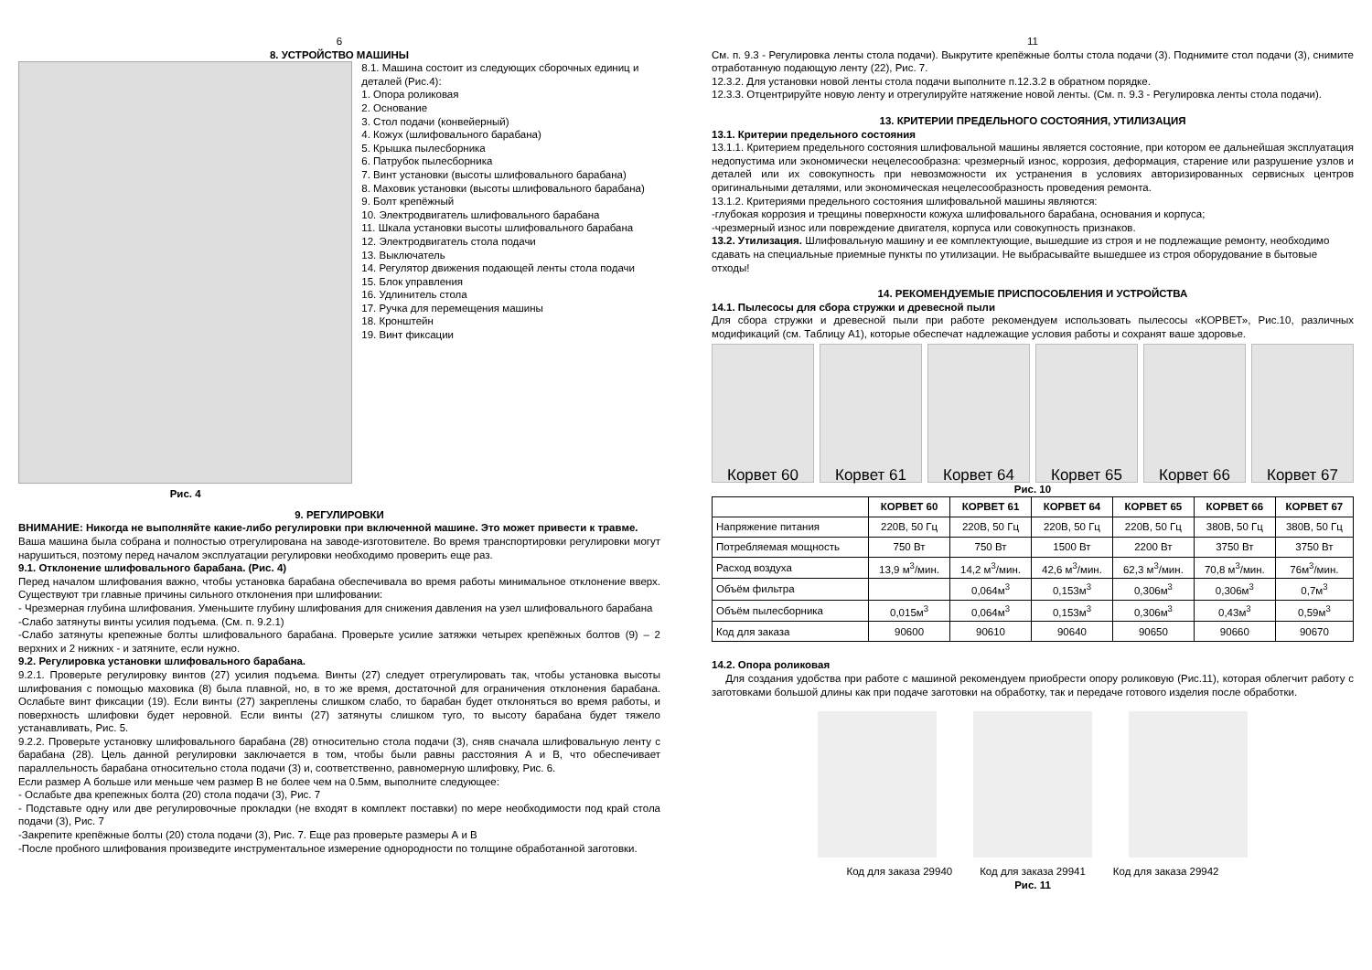6
8. УСТРОЙСТВО МАШИНЫ
Рис. 4
8.1. Машина состоит из следующих сборочных единиц и деталей (Рис.4):
1. Опора роликовая
2. Основание
3. Стол подачи (конвейерный)
4. Кожух (шлифовального барабана)
5. Крышка пылесборника
6. Патрубок пылесборника
7. Винт установки (высоты шлифовального барабана)
8. Маховик установки (высоты шлифовального барабана)
9. Болт крепёжный
10. Электродвигатель шлифовального барабана
11. Шкала установки высоты шлифовального барабана
12. Электродвигатель стола подачи
13. Выключатель
14. Регулятор движения подающей ленты стола подачи
15. Блок управления
16. Удлинитель стола
17. Ручка для перемещения машины
18. Кронштейн
19. Винт фиксации
9. РЕГУЛИРОВКИ
ВНИМАНИЕ: Никогда не выполняйте какие-либо регулировки при включенной машине. Это может привести к травме.
Ваша машина была собрана и полностью отрегулирована на заводе-изготовителе. Во время транспортировки регулировки могут нарушиться, поэтому перед началом эксплуатации регулировки необходимо проверить еще раз.
9.1. Отклонение шлифовального барабана. (Рис. 4)
Перед началом шлифования важно, чтобы установка барабана обеспечивала во время работы минимальное отклонение вверх. Существуют три главные причины сильного отклонения при шлифовании:
- Чрезмерная глубина шлифования. Уменьшите глубину шлифования для снижения давления на узел шлифовального барабана
-Слабо затянуты винты усилия подъема. (См. п. 9.2.1)
-Слабо затянуты крепежные болты шлифовального барабана. Проверьте усилие затяжки четырех крепёжных болтов (9) – 2 верхних и 2 нижних - и затяните, если нужно.
9.2. Регулировка установки шлифовального барабана.
9.2.1. Проверьте регулировку винтов (27) усилия подъема. Винты (27) следует отрегулировать так, чтобы установка высоты шлифования с помощью маховика (8) была плавной, но, в то же время, достаточной для ограничения отклонения барабана. Ослабьте винт фиксации (19). Если винты (27) закреплены слишком слабо, то барабан будет отклоняться во время работы, и поверхность шлифовки будет неровной. Если винты (27) затянуты слишком туго, то высоту барабана будет тяжело устанавливать, Рис. 5.
9.2.2. Проверьте установку шлифовального барабана (28) относительно стола подачи (3), сняв сначала шлифовальную ленту с барабана (28). Цель данной регулировки заключается в том, чтобы были равны расстояния А и В, что обеспечивает параллельность барабана относительно стола подачи (3) и, соответственно, равномерную шлифовку, Рис. 6.
Если размер А больше или меньше чем размер В не более чем на 0.5мм, выполните следующее:
- Ослабьте два крепежных болта (20) стола подачи (3), Рис. 7
- Подставьте одну или две регулировочные прокладки (не входят в комплект поставки) по мере необходимости под край стола подачи (3), Рис. 7
-Закрепите крепёжные болты (20) стола подачи (3), Рис. 7. Еще раз проверьте размеры А и В
-После пробного шлифования произведите инструментальное измерение однородности по толщине обработанной заготовки.
11
См. п. 9.3 - Регулировка ленты стола подачи). Выкрутите крепёжные болты стола подачи (3). Поднимите стол подачи (3), снимите отработанную подающую ленту (22), Рис. 7.
12.3.2. Для установки новой ленты стола подачи выполните п.12.3.2 в обратном порядке.
12.3.3. Отцентрируйте новую ленту и отрегулируйте натяжение новой ленты. (См. п. 9.3 - Регулировка ленты стола подачи).
13. КРИТЕРИИ ПРЕДЕЛЬНОГО СОСТОЯНИЯ, УТИЛИЗАЦИЯ
13.1. Критерии предельного состояния
13.1.1. Критерием предельного состояния шлифовальной машины является состояние, при котором ее дальнейшая эксплуатация недопустима или экономически нецелесообразна: чрезмерный износ, коррозия, деформация, старение или разрушение узлов и деталей или их совокупность при невозможности их устранения в условиях авторизированных сервисных центров оригинальными деталями, или экономическая нецелесообразность проведения ремонта.
13.1.2. Критериями предельного состояния шлифовальной машины являются:
-глубокая коррозия и трещины поверхности кожуха шлифовального барабана, основания и корпуса;
-чрезмерный износ или повреждение двигателя, корпуса или совокупность признаков.
13.2. Утилизация. Шлифовальную машину и ее комплектующие, вышедшие из строя и не подлежащие ремонту, необходимо сдавать на специальные приемные пункты по утилизации. Не выбрасывайте вышедшее из строя оборудование в бытовые отходы!
14. РЕКОМЕНДУЕМЫЕ ПРИСПОСОБЛЕНИЯ И УСТРОЙСТВА
14.1. Пылесосы для сбора стружки и древесной пыли
Для сбора стружки и древесной пыли при работе рекомендуем использовать пылесосы «КОРВЕТ», Рис.10, различных модификаций (см. Таблицу А1), которые обеспечат надлежащие условия работы и сохранят ваше здоровье.
Корвет 60 Корвет 61 Корвет 64 Корвет 65 Корвет 66 Корвет 67
Рис. 10
| | КОРВЕТ 60 | КОРВЕТ 61 | КОРВЕТ 64 | КОРВЕТ 65 | КОРВЕТ 66 | КОРВЕТ 67 |
| --- | --- | --- | --- | --- | --- | --- |
| Напряжение питания | 220В, 50 Гц | 220В, 50 Гц | 220В, 50 Гц | 220В, 50 Гц | 380В, 50 Гц | 380В, 50 Гц |
| Потребляемая мощность | 750 Вт | 750 Вт | 1500 Вт | 2200 Вт | 3750 Вт | 3750 Вт |
| Расход воздуха | 13,9 м<sup>3</sup>/мин. | 14,2 м<sup>3</sup>/мин. | 42,6 м<sup>3</sup>/мин. | 62,3 м<sup>3</sup>/мин. | 70,8 м<sup>3</sup>/мин. | 76м<sup>3</sup>/мин. |
| Объём фильтра | | 0,064м<sup>3</sup> | 0,153м<sup>3</sup> | 0,306м<sup>3</sup> | 0,306м<sup>3</sup> | 0,7м<sup>3</sup> |
| Объём пылесборника | 0,015м<sup>3</sup> | 0,064м<sup>3</sup> | 0,153м<sup>3</sup> | 0,306м<sup>3</sup> | 0,43м<sup>3</sup> | 0,59м<sup>3</sup> |
| Код для заказа | 90600 | 90610 | 90640 | 90650 | 90660 | 90670 |
14.2. Опора роликовая
Для создания удобства при работе с машиной рекомендуем приобрести опору роликовую (Рис.11), которая облегчит работу с заготовками большой длины как при подаче заготовки на обработку, так и передаче готового изделия после обработки.
Код для заказа 29940 Код для заказа 29941 Код для заказа 29942
Рис. 11